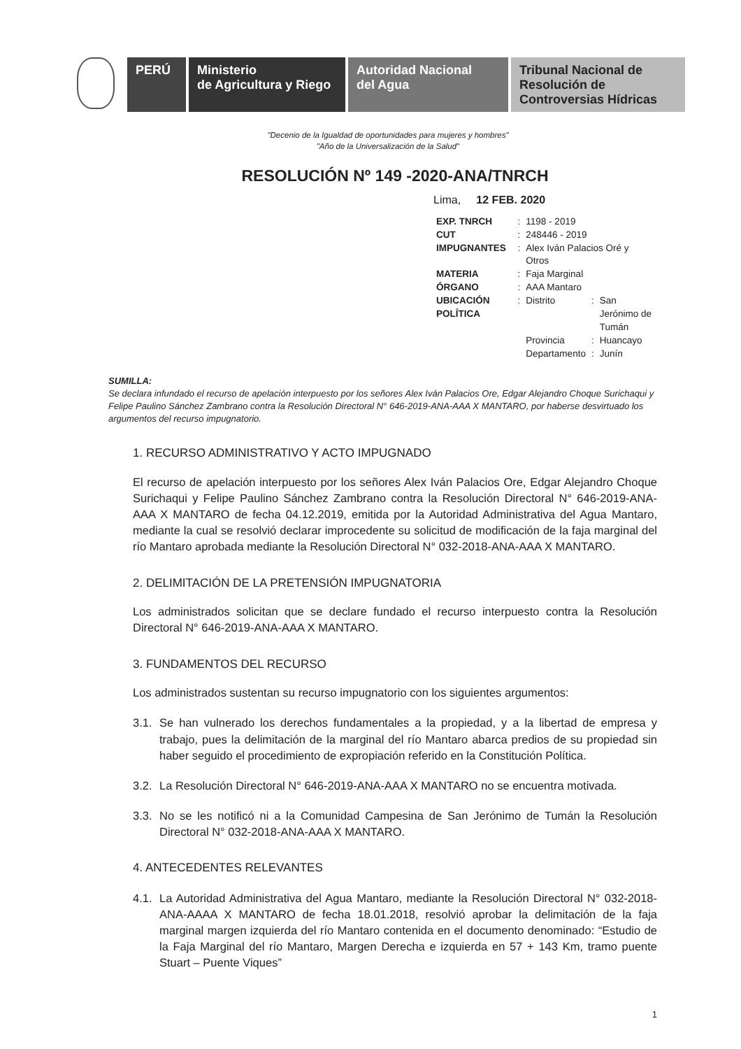PERÚ Ministerio
de Agricultura y Riego
Autoridad Nacional
del Agua
Tribunal Nacional de
Resolución de
Controversias Hídricas
"Decenio de la Igualdad de oportunidades para mujeres y hombres"
"Año de la Universalización de la Salud"
RESOLUCIÓN Nº 149 -2020-ANA/TNRCH
Lima, 12 FEB. 2020
| EXP. TNRCH | : | 1198 - 2019 | | |
| CUT | : | 248446 - 2019 | | |
| IMPUGNANTES | : | Alex Iván Palacios Oré y Otros | | |
| MATERIA | : | Faja Marginal | | |
| ÓRGANO | : | AAA Mantaro | | |
| UBICACIÓN POLÍTICA | : | Distrito | : | San Jerónimo de Tumán |
| | | Provincia | : | Huancayo |
| | | Departamento | : | Junín |
SUMILLA:
Se declara infundado el recurso de apelación interpuesto por los señores Alex Iván Palacios Ore, Edgar Alejandro Choque Surichaqui y Felipe Paulino Sánchez Zambrano contra la Resolución Directoral N° 646-2019-ANA-AAA X MANTARO, por haberse desvirtuado los argumentos del recurso impugnatorio.
1. RECURSO ADMINISTRATIVO Y ACTO IMPUGNADO
El recurso de apelación interpuesto por los señores Alex Iván Palacios Ore, Edgar Alejandro Choque Surichaqui y Felipe Paulino Sánchez Zambrano contra la Resolución Directoral N° 646-2019-ANA-AAA X MANTARO de fecha 04.12.2019, emitida por la Autoridad Administrativa del Agua Mantaro, mediante la cual se resolvió declarar improcedente su solicitud de modificación de la faja marginal del río Mantaro aprobada mediante la Resolución Directoral N° 032-2018-ANA-AAA X MANTARO.
2. DELIMITACIÓN DE LA PRETENSIÓN IMPUGNATORIA
Los administrados solicitan que se declare fundado el recurso interpuesto contra la Resolución Directoral N° 646-2019-ANA-AAA X MANTARO.
3. FUNDAMENTOS DEL RECURSO
Los administrados sustentan su recurso impugnatorio con los siguientes argumentos:
3.1.
Se han vulnerado los derechos fundamentales a la propiedad, y a la libertad de empresa y trabajo, pues la delimitación de la marginal del río Mantaro abarca predios de su propiedad sin haber seguido el procedimiento de expropiación referido en la Constitución Política.
3.2.
La Resolución Directoral N° 646-2019-ANA-AAA X MANTARO no se encuentra motivada.
3.3.
No se les notificó ni a la Comunidad Campesina de San Jerónimo de Tumán la Resolución Directoral N° 032-2018-ANA-AAA X MANTARO.
4. ANTECEDENTES RELEVANTES
4.1.
La Autoridad Administrativa del Agua Mantaro, mediante la Resolución Directoral N° 032-2018-ANA-AAAA X MANTARO de fecha 18.01.2018, resolvió aprobar la delimitación de la faja marginal margen izquierda del río Mantaro contenida en el documento denominado: “Estudio de la Faja Marginal del río Mantaro, Margen Derecha e izquierda en 57 + 143 Km, tramo puente Stuart – Puente Viques”
1